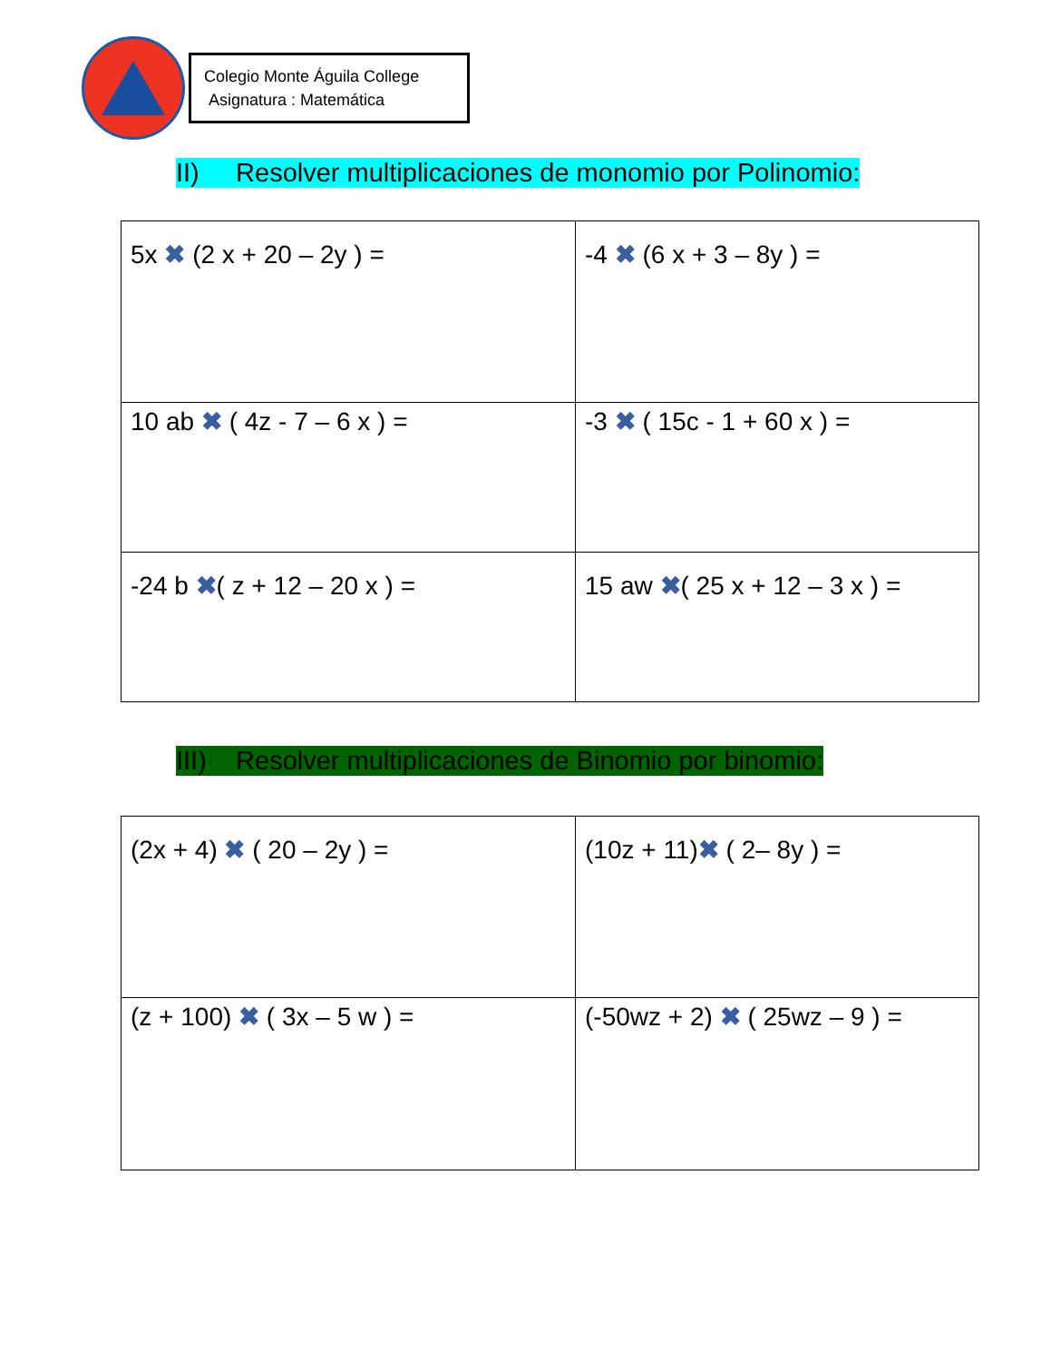Colegio Monte Águila College
Asignatura : Matemática
II) Resolver multiplicaciones de monomio por Polinomio:
| 5x ✖ (2 x + 20 – 2y ) = | -4 ✖ (6 x + 3 – 8y ) = |
| 10 ab ✖ ( 4z - 7 – 6 x ) = | -3 ✖ ( 15c - 1 + 60 x ) = |
| -24 b ✖ ( z + 12 – 20 x ) = | 15 aw ✖ ( 25 x + 12 – 3 x ) = |
III) Resolver multiplicaciones de Binomio por binomio:
| (2x + 4) ✖ ( 20 – 2y ) = | (10z + 11) ✖ ( 2– 8y ) = |
| (z + 100) ✖ ( 3x – 5 w ) = | (-50wz + 2) ✖ ( 25wz – 9 ) = |